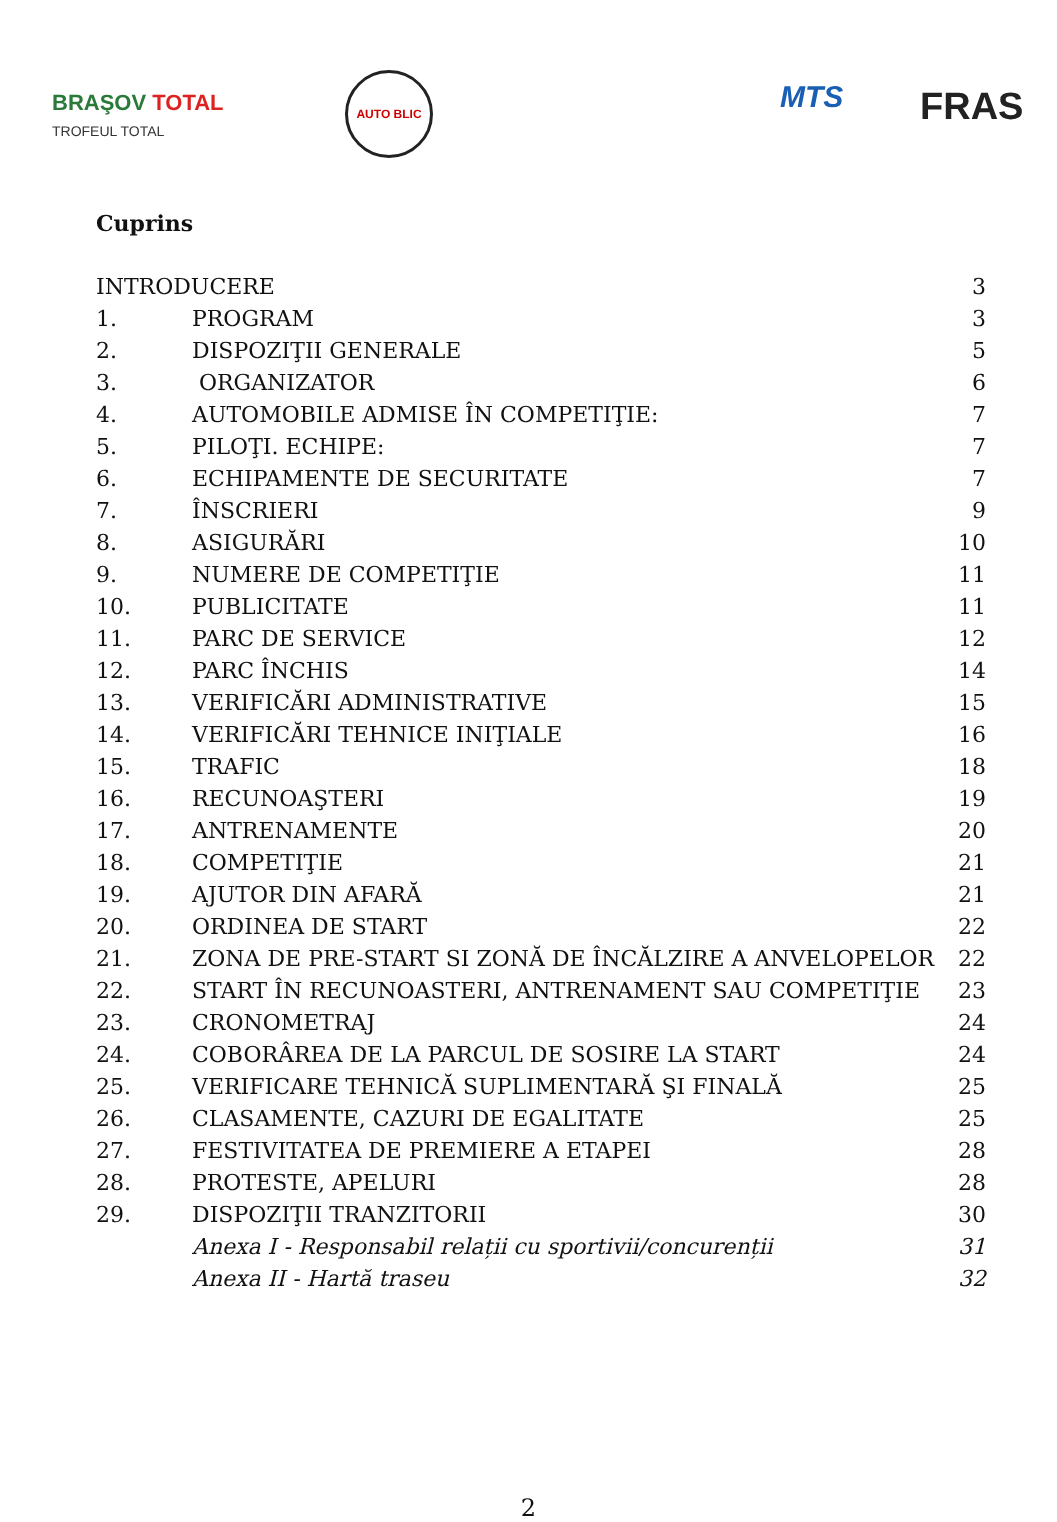BRAŞOV TOTAL
TROFEUL TOTAL
AUTO BLIC
MTS FRAS
Cuprins
| INTRODUCERE | | 3 |
| 1. | PROGRAM | 3 |
| 2. | DISPOZIŢII GENERALE | 5 |
| 3. | ORGANIZATOR | 6 |
| 4. | AUTOMOBILE ADMISE ÎN COMPETIŢIE: | 7 |
| 5. | PILOŢI. ECHIPE: | 7 |
| 6. | ECHIPAMENTE DE SECURITATE | 7 |
| 7. | ÎNSCRIERI | 9 |
| 8. | ASIGURĂRI | 10 |
| 9. | NUMERE DE COMPETIŢIE | 11 |
| 10. | PUBLICITATE | 11 |
| 11. | PARC DE SERVICE | 12 |
| 12. | PARC ÎNCHIS | 14 |
| 13. | VERIFICĂRI ADMINISTRATIVE | 15 |
| 14. | VERIFICĂRI TEHNICE INIŢIALE | 16 |
| 15. | TRAFIC | 18 |
| 16. | RECUNOAŞTERI | 19 |
| 17. | ANTRENAMENTE | 20 |
| 18. | COMPETIŢIE | 21 |
| 19. | AJUTOR DIN AFARĂ | 21 |
| 20. | ORDINEA DE START | 22 |
| 21. | ZONA DE PRE-START SI ZONĂ DE ÎNCĂLZIRE A ANVELOPELOR | 22 |
| 22. | START ÎN RECUNOASTERI, ANTRENAMENT SAU COMPETIŢIE | 23 |
| 23. | CRONOMETRAJ | 24 |
| 24. | COBORÂREA DE LA PARCUL DE SOSIRE LA START | 24 |
| 25. | VERIFICARE TEHNICĂ SUPLIMENTARĂ ŞI FINALĂ | 25 |
| 26. | CLASAMENTE, CAZURI DE EGALITATE | 25 |
| 27. | FESTIVITATEA DE PREMIERE A ETAPEI | 28 |
| 28. | PROTESTE, APELURI | 28 |
| 29. | DISPOZIŢII TRANZITORII | 30 |
| | Anexa I - Responsabil relații cu sportivii/concurenții | 31 |
| | Anexa II - Hartă traseu | 32 |
2